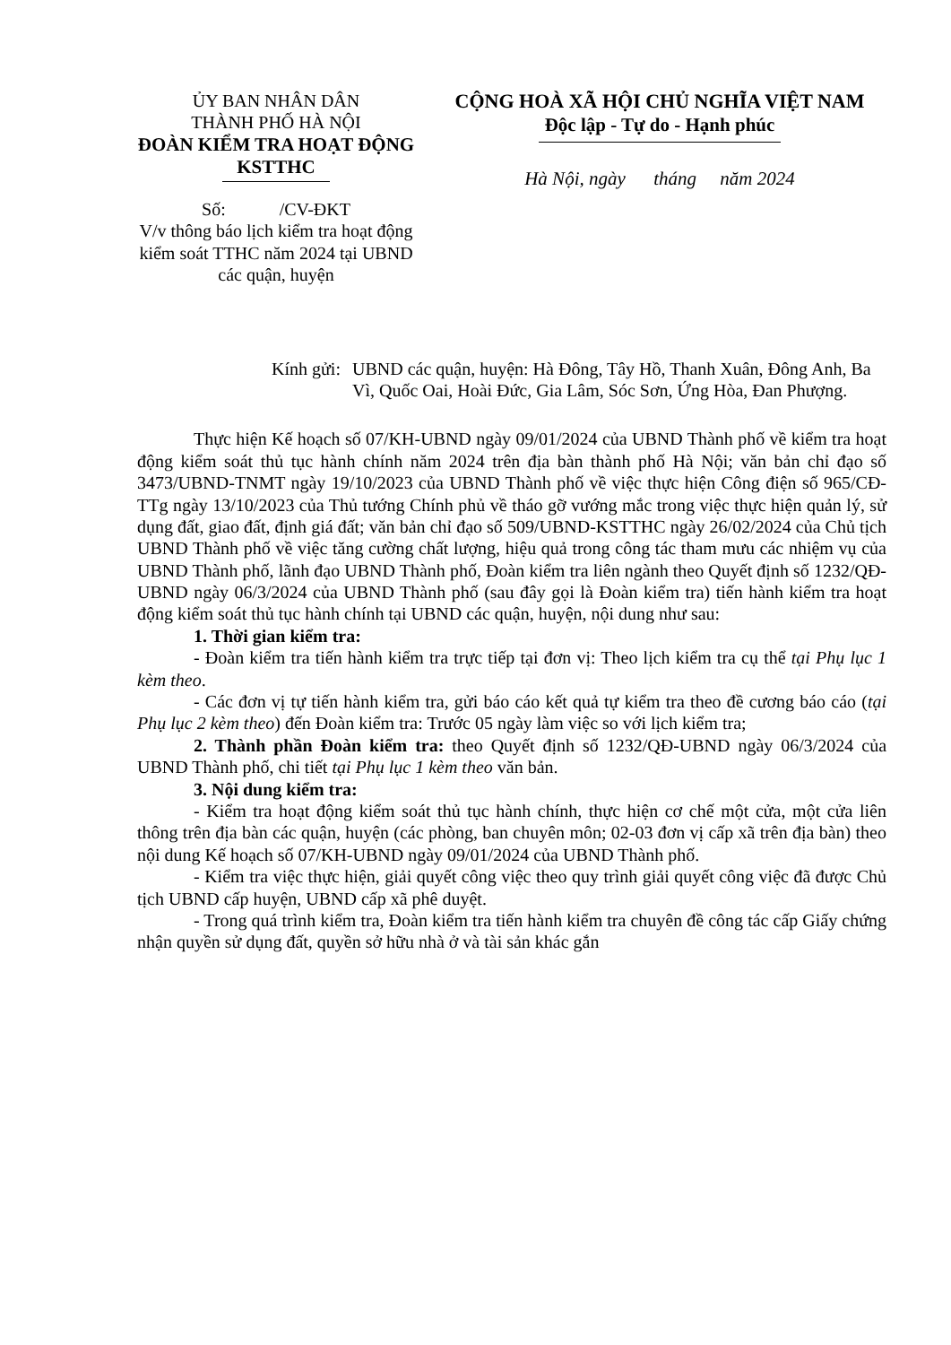ỦY BAN NHÂN DÂN
THÀNH PHỐ HÀ NỘI
ĐOÀN KIỂM TRA HOẠT ĐỘNG KSTTHC
Số: /CV-ĐKT
V/v thông báo lịch kiểm tra hoạt động kiểm soát TTHC năm 2024 tại UBND các quận, huyện
CỘNG HOÀ XÃ HỘI CHỦ NGHĨA VIỆT NAM
Độc lập - Tự do - Hạnh phúc
Hà Nội, ngày tháng năm 2024
Kính gửi:
UBND các quận, huyện: Hà Đông, Tây Hồ, Thanh Xuân, Đông Anh, Ba Vì, Quốc Oai, Hoài Đức, Gia Lâm, Sóc Sơn, Ứng Hòa, Đan Phượng.
Thực hiện Kế hoạch số 07/KH-UBND ngày 09/01/2024 của UBND Thành phố về kiểm tra hoạt động kiểm soát thủ tục hành chính năm 2024 trên địa bàn thành phố Hà Nội; văn bản chỉ đạo số 3473/UBND-TNMT ngày 19/10/2023 của UBND Thành phố về việc thực hiện Công điện số 965/CĐ-TTg ngày 13/10/2023 của Thủ tướng Chính phủ về tháo gỡ vướng mắc trong việc thực hiện quản lý, sử dụng đất, giao đất, định giá đất; văn bản chỉ đạo số 509/UBND-KSTTHC ngày 26/02/2024 của Chủ tịch UBND Thành phố về việc tăng cường chất lượng, hiệu quả trong công tác tham mưu các nhiệm vụ của UBND Thành phố, lãnh đạo UBND Thành phố, Đoàn kiểm tra liên ngành theo Quyết định số 1232/QĐ-UBND ngày 06/3/2024 của UBND Thành phố (sau đây gọi là Đoàn kiểm tra) tiến hành kiểm tra hoạt động kiểm soát thủ tục hành chính tại UBND các quận, huyện, nội dung như sau:
1. Thời gian kiểm tra:
- Đoàn kiểm tra tiến hành kiểm tra trực tiếp tại đơn vị: Theo lịch kiểm tra cụ thể tại Phụ lục 1 kèm theo.
- Các đơn vị tự tiến hành kiểm tra, gửi báo cáo kết quả tự kiểm tra theo đề cương báo cáo (tại Phụ lục 2 kèm theo) đến Đoàn kiểm tra: Trước 05 ngày làm việc so với lịch kiểm tra;
2. Thành phần Đoàn kiểm tra: theo Quyết định số 1232/QĐ-UBND ngày 06/3/2024 của UBND Thành phố, chi tiết tại Phụ lục 1 kèm theo văn bản.
3. Nội dung kiểm tra:
- Kiểm tra hoạt động kiểm soát thủ tục hành chính, thực hiện cơ chế một cửa, một cửa liên thông trên địa bàn các quận, huyện (các phòng, ban chuyên môn; 02-03 đơn vị cấp xã trên địa bàn) theo nội dung Kế hoạch số 07/KH-UBND ngày 09/01/2024 của UBND Thành phố.
- Kiểm tra việc thực hiện, giải quyết công việc theo quy trình giải quyết công việc đã được Chủ tịch UBND cấp huyện, UBND cấp xã phê duyệt.
- Trong quá trình kiểm tra, Đoàn kiểm tra tiến hành kiểm tra chuyên đề công tác cấp Giấy chứng nhận quyền sử dụng đất, quyền sở hữu nhà ở và tài sản khác gắn